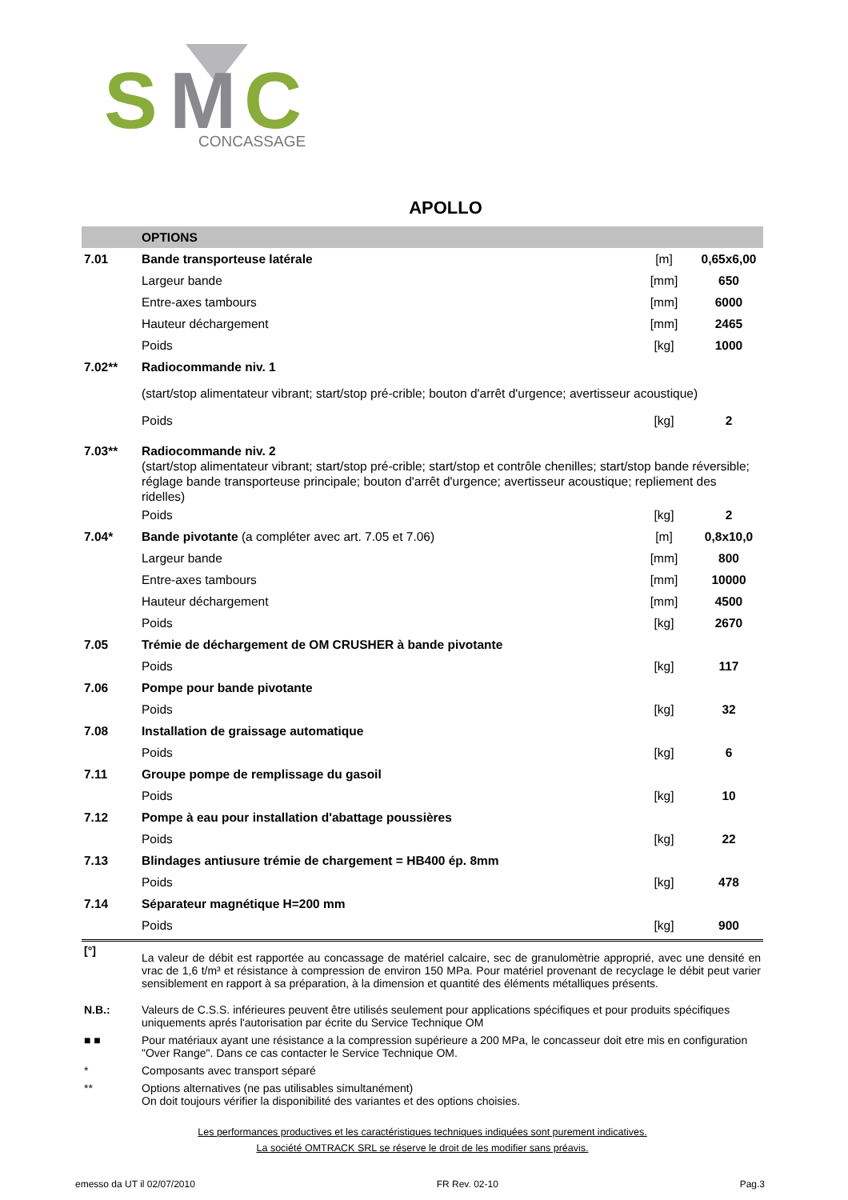S
M
C
CONCASSAGE
APOLLO
| | OPTIONS | | |
| 7.01 | Bande transporteuse latérale | [m] | 0,65x6,00 |
| | Largeur bande | [mm] | 650 |
| | Entre-axes tambours | [mm] | 6000 |
| | Hauteur déchargement | [mm] | 2465 |
| | Poids | [kg] | 1000 |
| 7.02** | Radiocommande niv. 1 | | |
| | (start/stop alimentateur vibrant; start/stop pré-crible; bouton d'arrêt d'urgence; avertisseur acoustique) | | |
| | Poids | [kg] | 2 |
| 7.03** | Radiocommande niv. 2 | | |
| | (start/stop alimentateur vibrant; start/stop pré-crible; start/stop et contrôle chenilles; start/stop bande réversible; réglage bande transporteuse principale; bouton d'arrêt d'urgence; avertisseur acoustique; repliement des ridelles) | | |
| | Poids | [kg] | 2 |
| 7.04* | Bande pivotante (a compléter avec art. 7.05 et 7.06) | [m] | 0,8x10,0 |
| | Largeur bande | [mm] | 800 |
| | Entre-axes tambours | [mm] | 10000 |
| | Hauteur déchargement | [mm] | 4500 |
| | Poids | [kg] | 2670 |
| 7.05 | Trémie de déchargement de OM CRUSHER à bande pivotante | | |
| | Poids | [kg] | 117 |
| 7.06 | Pompe pour bande pivotante | | |
| | Poids | [kg] | 32 |
| 7.08 | Installation de graissage automatique | | |
| | Poids | [kg] | 6 |
| 7.11 | Groupe pompe de remplissage du gasoil | | |
| | Poids | [kg] | 10 |
| 7.12 | Pompe à eau pour installation d'abattage poussières | | |
| | Poids | [kg] | 22 |
| 7.13 | Blindages antiusure trémie de chargement = HB400 ép. 8mm | | |
| | Poids | [kg] | 478 |
| 7.14 | Séparateur magnétique H=200 mm | | |
| | Poids | [kg] | 900 |
| [°] | La valeur de débit est rapportée au concassage de matériel calcaire, sec de granulomètrie approprié, avec une densité en vrac de 1,6 t/m³ et résistance à compression de environ 150 MPa. Pour matériel provenant de recyclage le débit peut varier sensiblement en rapport à sa préparation, à la dimension et quantité des éléments métalliques présents. |
| N.B.: | Valeurs de C.S.S. inférieures peuvent être utilisés seulement pour applications spécifiques et pour produits spécifiques uniquements aprés l'autorisation par écrite du Service Technique OM |
| ■ ■ | Pour matériaux ayant une résistance a la compression supérieure a 200 MPa, le concasseur doit etre mis en configuration "Over Range". Dans ce cas contacter le Service Technique OM. |
| * | Composants avec transport séparé |
| ** | Options alternatives (ne pas utilisables simultanément) On doit toujours vérifier la disponibilité des variantes et des options choisies. |
Les performances productives et les caractéristiques techniques indiquées sont purement indicatives.
La société OMTRACK SRL se réserve le droit de les modifier sans préavis.
emesso da UT il 02/07/2010 FR Rev. 02-10 Pag.3